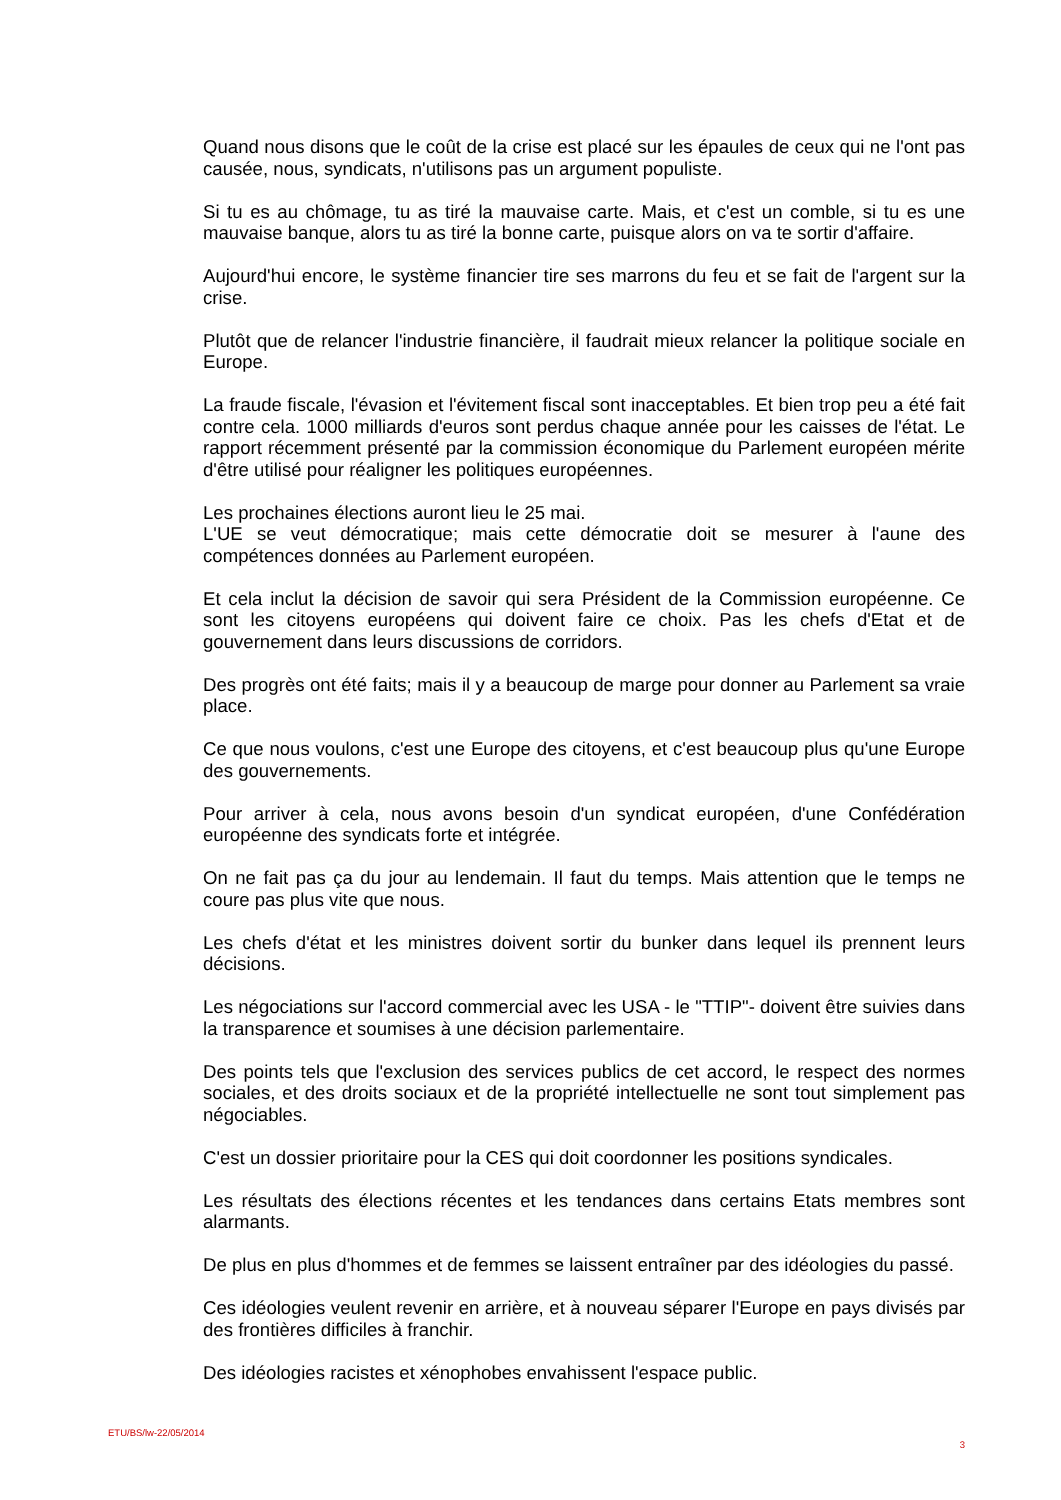Quand nous disons que le coût de la crise est placé sur les épaules de ceux qui ne l'ont pas causée, nous, syndicats, n'utilisons pas un argument populiste.
Si tu es au chômage, tu as tiré la mauvaise carte. Mais, et c'est un comble, si tu es une mauvaise banque, alors tu as tiré la bonne carte, puisque alors on va te sortir d'affaire.
Aujourd'hui encore, le système financier tire ses marrons du feu et se fait de l'argent sur la crise.
Plutôt que de relancer l'industrie financière, il faudrait mieux relancer la politique sociale en Europe.
La fraude fiscale, l'évasion et l'évitement fiscal sont inacceptables. Et bien trop peu a été fait contre cela. 1000 milliards d'euros sont perdus chaque année pour les caisses de l'état. Le rapport récemment présenté par la commission économique du Parlement européen mérite d'être utilisé pour réaligner les politiques européennes.
Les prochaines élections auront lieu le 25 mai.
L'UE se veut démocratique; mais cette démocratie doit se mesurer à l'aune des compétences données au Parlement européen.
Et cela inclut la décision de savoir qui sera Président de la Commission européenne. Ce sont les citoyens européens qui doivent faire ce choix. Pas les chefs d'Etat et de gouvernement dans leurs discussions de corridors.
Des progrès ont été faits; mais il y a beaucoup de marge pour donner au Parlement sa vraie place.
Ce que nous voulons, c'est une Europe des citoyens, et c'est beaucoup plus qu'une Europe des gouvernements.
Pour arriver à cela, nous avons besoin d'un syndicat européen, d'une Confédération européenne des syndicats forte et intégrée.
On ne fait pas ça du jour au lendemain. Il faut du temps. Mais attention que le temps ne coure pas plus vite que nous.
Les chefs d'état et les ministres doivent sortir du bunker dans lequel ils prennent leurs décisions.
Les négociations sur l'accord commercial avec les USA - le "TTIP"- doivent être suivies dans la transparence et soumises à une décision parlementaire.
Des points tels que l'exclusion des services publics de cet accord, le respect des normes sociales, et des droits sociaux et de la propriété intellectuelle ne sont tout simplement pas négociables.
C'est un dossier prioritaire pour la CES qui doit coordonner les positions syndicales.
Les résultats des élections récentes et les tendances dans certains Etats membres sont alarmants.
De plus en plus d'hommes et de femmes se laissent entraîner par des idéologies du passé.
Ces idéologies veulent revenir en arrière, et à nouveau séparer l'Europe en pays divisés par des frontières difficiles à franchir.
Des idéologies racistes et xénophobes envahissent l'espace public.
ETU/BS/lw-22/05/2014 3